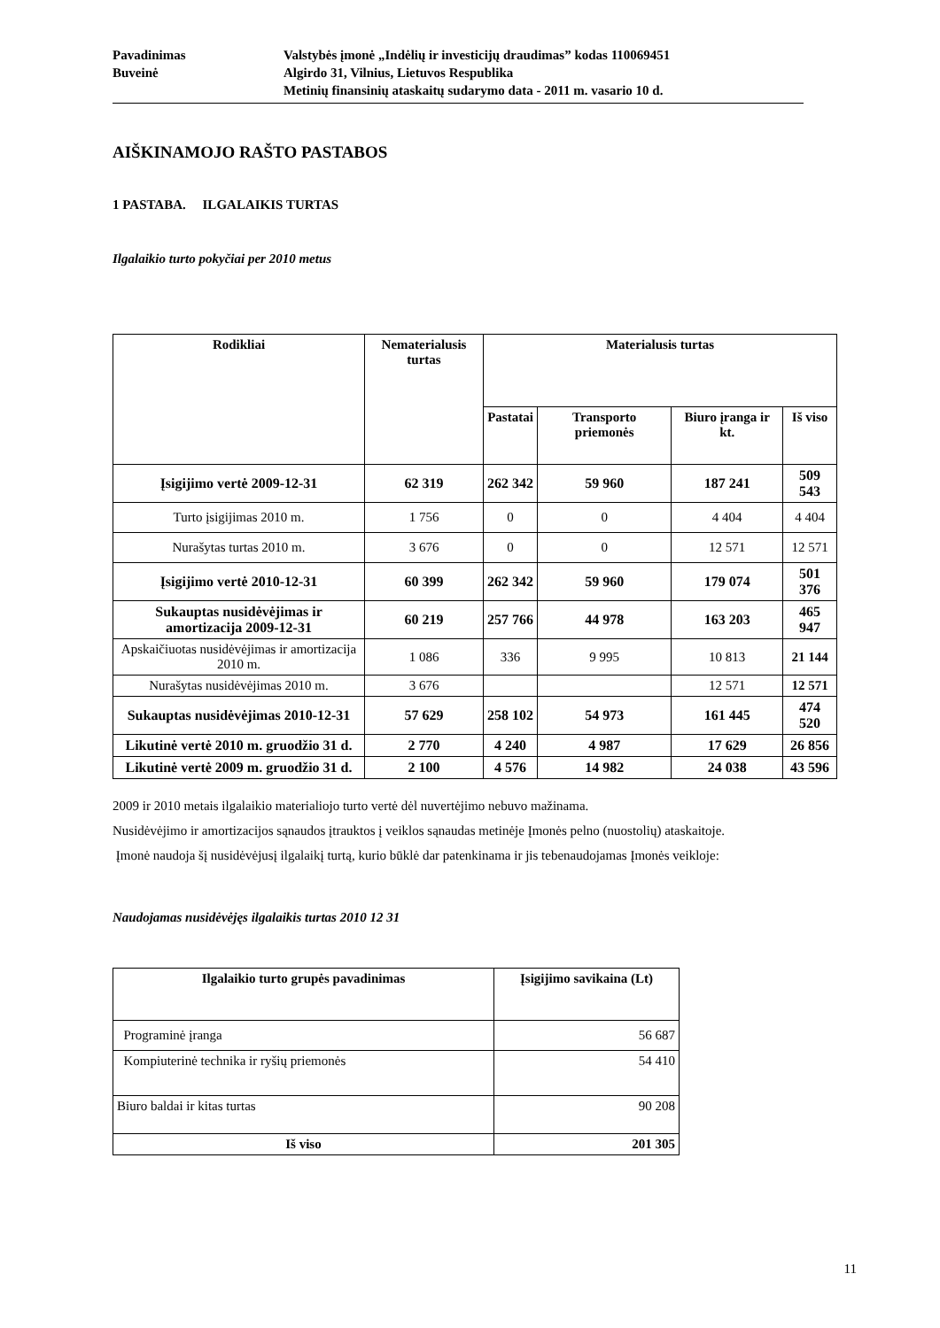Pavadinimas Valstybės įmonė „Indėlių ir investicijų draudimas” kodas 110069451
Buveinė Algirdo 31, Vilnius, Lietuvos Respublika
Metinių finansinių ataskaitų sudarymo data - 2011 m. vasario 10 d.
AIŠKINAMOJO RAŠTO PASTABOS
1 PASTABA. ILGALAIKIS TURTAS
Ilgalaikio turto pokyčiai per 2010 metus
| Rodikliai | Nematerialusis turtas | Materialusis turtas | | | |
| --- | --- | --- | --- | --- | --- |
| | | Pastatai | Transporto priemonės | Biuro įranga ir kt. | Iš viso |
| Įsigijimo vertė 2009-12-31 | 62 319 | 262 342 | 59 960 | 187 241 | 509 543 |
| Turto įsigijimas 2010 m. | 1 756 | 0 | 0 | 4 404 | 4 404 |
| Nurašytas turtas 2010 m. | 3 676 | 0 | 0 | 12 571 | 12 571 |
| Įsigijimo vertė 2010-12-31 | 60 399 | 262 342 | 59 960 | 179 074 | 501 376 |
| Sukauptas nusidėvėjimas ir amortizacija 2009-12-31 | 60 219 | 257 766 | 44 978 | 163 203 | 465 947 |
| Apskaičiuotas nusidėvėjimas ir amortizacija 2010 m. | 1 086 | 336 | 9 995 | 10 813 | 21 144 |
| Nurašytas nusidėvėjimas 2010 m. | 3 676 | | | 12 571 | 12 571 |
| Sukauptas nusidėvėjimas 2010-12-31 | 57 629 | 258 102 | 54 973 | 161 445 | 474 520 |
| Likutinė vertė 2010 m. gruodžio 31 d. | 2 770 | 4 240 | 4 987 | 17 629 | 26 856 |
| Likutinė vertė 2009 m. gruodžio 31 d. | 2 100 | 4 576 | 14 982 | 24 038 | 43 596 |
2009 ir 2010 metais ilgalaikio materialiojo turto vertė dėl nuvertėjimo nebuvo mažinama.
Nusidėvėjimo ir amortizacijos sąnaudos įtrauktos į veiklos sąnaudas metinėje Įmonės pelno (nuostolių) ataskaitoje.
Įmonė naudoja šį nusidėvėjusį ilgalaikį turtą, kurio būklė dar patenkinama ir jis tebenaudojamas Įmonės veikloje:
Naudojamas nusidėvėjęs ilgalaikis turtas 2010 12 31
| Ilgalaikio turto grupės pavadinimas | Įsigijimo savikaina (Lt) |
| --- | --- |
| Programinė įranga | 56 687 |
| Kompiuterinė technika ir ryšių priemonės | 54 410 |
| Biuro baldai ir kitas turtas | 90 208 |
| Iš viso | 201 305 |
11